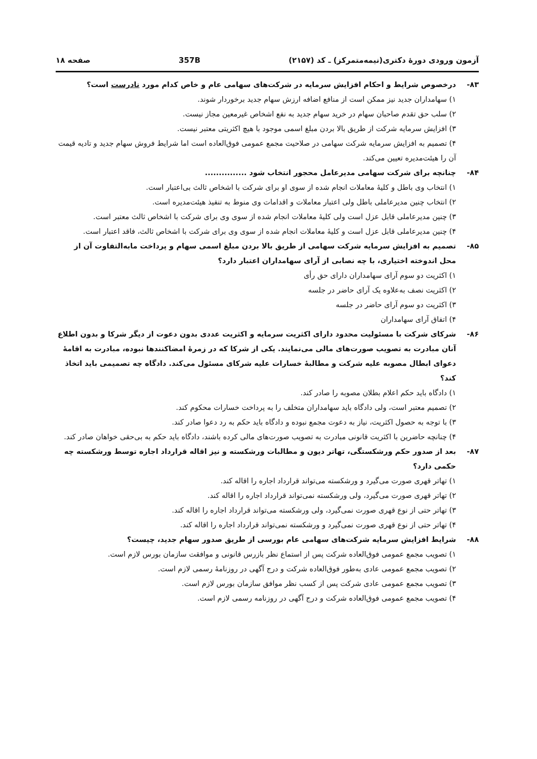آزمون ورودی دورهٔ دکتری(نیمه‌متمرکز) ـ کد (۲۱۵۷) 357B صفحه ۱۸
۸۳- درخصوص شرایط و احکام افزایش سرمایه در شرکت‌های سهامی عام و خاص کدام مورد نادرست است؟
۱) سهامداران جدید نیز ممکن است از منافع اضافه ارزش سهام جدید برخوردار شوند.
۲) سلب حق تقدم صاحبان سهام در خرید سهام جدید به نفع اشخاص غیرمعین مجاز نیست.
۳) افزایش سرمایه شرکت از طریق بالا بردن مبلغ اسمی موجود با هیچ اکثریتی معتبر نیست.
۴) تصمیم به افزایش سرمایه شرکت سهامی در صلاحیت مجمع عمومی فوق‌العاده است اما شرایط فروش سهام جدید و تادیه قیمت آن را هیئت‌مدیره تعیین می‌کند.
۸۴- چنانچه برای شرکت سهامی مدیرعامل محجور انتخاب شود ...............
۱) انتخاب وی باطل و کلیهٔ معاملات انجام شده از سوی او برای شرکت با اشخاص ثالث بی‌اعتبار است.
۲) انتخاب چنین مدیرعاملی باطل ولی اعتبار معاملات و اقدامات وی منوط به تنفیذ هیئت‌مدیره است.
۳) چنین مدیرعاملی قابل عزل است ولی کلیهٔ معاملات انجام شده از سوی وی برای شرکت با اشخاص ثالث معتبر است.
۴) چنین مدیرعاملی قابل عزل است و کلیهٔ معاملات انجام شده از سوی وی برای شرکت با اشخاص ثالث، فاقد اعتبار است.
۸۵- تصمیم به افزایش سرمایه شرکت سهامی از طریق بالا بردن مبلغ اسمی سهام و پرداخت مابه‌التفاوت آن از محل اندوخته اختیاری، با چه نصابی از آرای سهامداران اعتبار دارد؟
۱) اکثریت دو سوم آرای سهامداران دارای حق رأی
۲) اکثریت نصف به‌علاوه یک آرای حاضر در جلسه
۳) اکثریت دو سوم آرای حاضر در جلسه
۴) اتفاق آرای سهامداران
۸۶- شرکای شرکت با مسئولیت محدود دارای اکثریت سرمایه و اکثریت عددی بدون دعوت از دیگر شرکا و بدون اطلاع آنان مبادرت به تصویب صورت‌های مالی می‌نمایند. یکی از شرکا که در زمرهٔ امضاکنندها نبوده، مبادرت به اقامهٔ دعوای ابطال مصوبه علیه شرکت و مطالبهٔ خسارات علیه شرکای مسئول می‌کند. دادگاه چه تصمیمی باید اتخاذ کند؟
۱) دادگاه باید حکم اعلام بطلان مصوبه را صادر کند.
۲) تصمیم معتبر است، ولی دادگاه باید سهامداران متخلف را به پرداخت خسارات محکوم کند.
۳) با توجه به حصول اکثریت، نیاز به دعوت مجمع نبوده و دادگاه باید حکم به رد دعوا صادر کند.
۴) چنانچه حاضرین با اکثریت قانونی مبادرت به تصویب صورت‌های مالی کرده باشند، دادگاه باید حکم به بی‌حقی خواهان صادر کند.
۸۷- بعد از صدور حکم ورشکستگی، تهاتر دیون و مطالبات ورشکسته و نیز اقاله قرارداد اجاره توسط ورشکسته چه حکمی دارد؟
۱) تهاتر قهری صورت می‌گیرد و ورشکسته می‌تواند قرارداد اجاره را اقاله کند.
۲) تهاتر قهری صورت می‌گیرد، ولی ورشکسته نمی‌تواند قرارداد اجاره را اقاله کند.
۳) تهاتر حتی از نوع قهری صورت نمی‌گیرد، ولی ورشکسته می‌تواند قرارداد اجاره را اقاله کند.
۴) تهاتر حتی از نوع قهری صورت نمی‌گیرد و ورشکسته نمی‌تواند قرارداد اجاره را اقاله کند.
۸۸- شرایط افزایش سرمایه شرکت‌های سهامی عام بورسی از طریق صدور سهام جدید، چیست؟
۱) تصویب مجمع عمومی فوق‌العاده شرکت پس از استماع نظر بازرس قانونی و موافقت سازمان بورس لازم است.
۲) تصویب مجمع عمومی عادی به‌طور فوق‌العاده شرکت و درج آگهی در روزنامهٔ رسمی لازم است.
۳) تصویب مجمع عمومی عادی شرکت پس از کسب نظر موافق سازمان بورس لازم است.
۴) تصویب مجمع عمومی فوق‌العاده شرکت و درج آگهی در روزنامه رسمی لازم است.